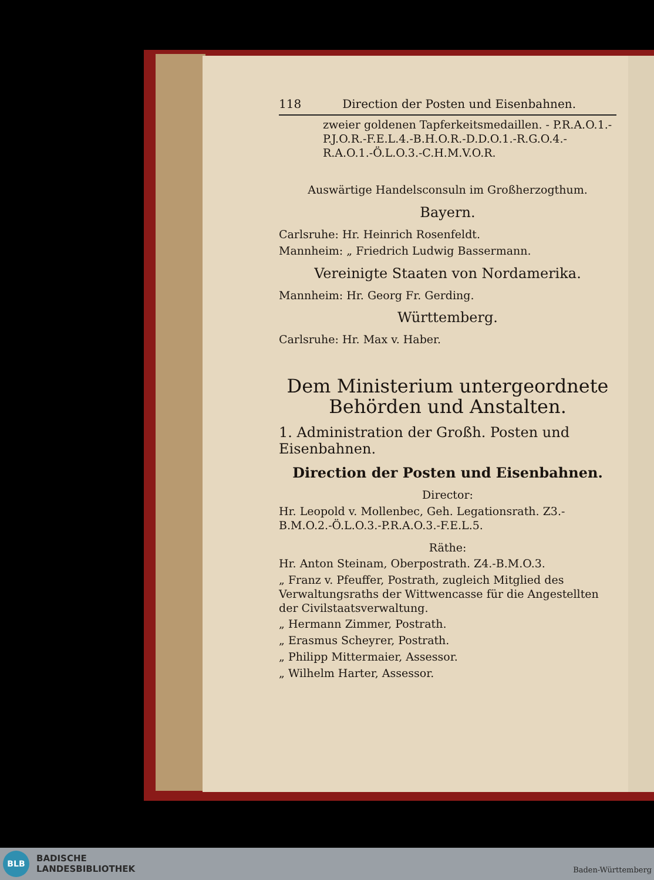118 Direction der Posten und Eisenbahnen.
zweier goldenen Tapferkeitsmedaillen. - P.R.A.O.1.-P.J.O.R.-F.E.L.4.-B.H.O.R.-D.D.O.1.-R.G.O.4.-R.A.O.1.-Ö.L.O.3.-C.H.M.V.O.R.
Auswärtige Handelsconsuln im Großherzogthum.
Bayern.
Carlsruhe: Hr. Heinrich Rosenfeldt.
Mannheim: „ Friedrich Ludwig Bassermann.
Vereinigte Staaten von Nordamerika.
Mannheim: Hr. Georg Fr. Gerding.
Württemberg.
Carlsruhe: Hr. Max v. Haber.
Dem Ministerium untergeordnete Behörden und Anstalten.
1. Administration der Großh. Posten und Eisenbahnen.
Direction der Posten und Eisenbahnen.
Director:
Hr. Leopold v. Mollenbec, Geh. Legationsrath. Z3.-B.M.O.2.-Ö.L.O.3.-P.R.A.O.3.-F.E.L.5.
Räthe:
Hr. Anton Steinam, Oberpostrath. Z4.-B.M.O.3.
„ Franz v. Pfeuffer, Postrath, zugleich Mitglied des Verwaltungsraths der Wittwencasse für die Angestellten der Civilstaatsverwaltung.
„ Hermann Zimmer, Postrath.
„ Erasmus Scheyrer, Postrath.
„ Philipp Mittermaier, Assessor.
„ Wilhelm Harter, Assessor.
BLB
BADISCHE
LANDESBIBLIOTHEK
Baden-Württemberg